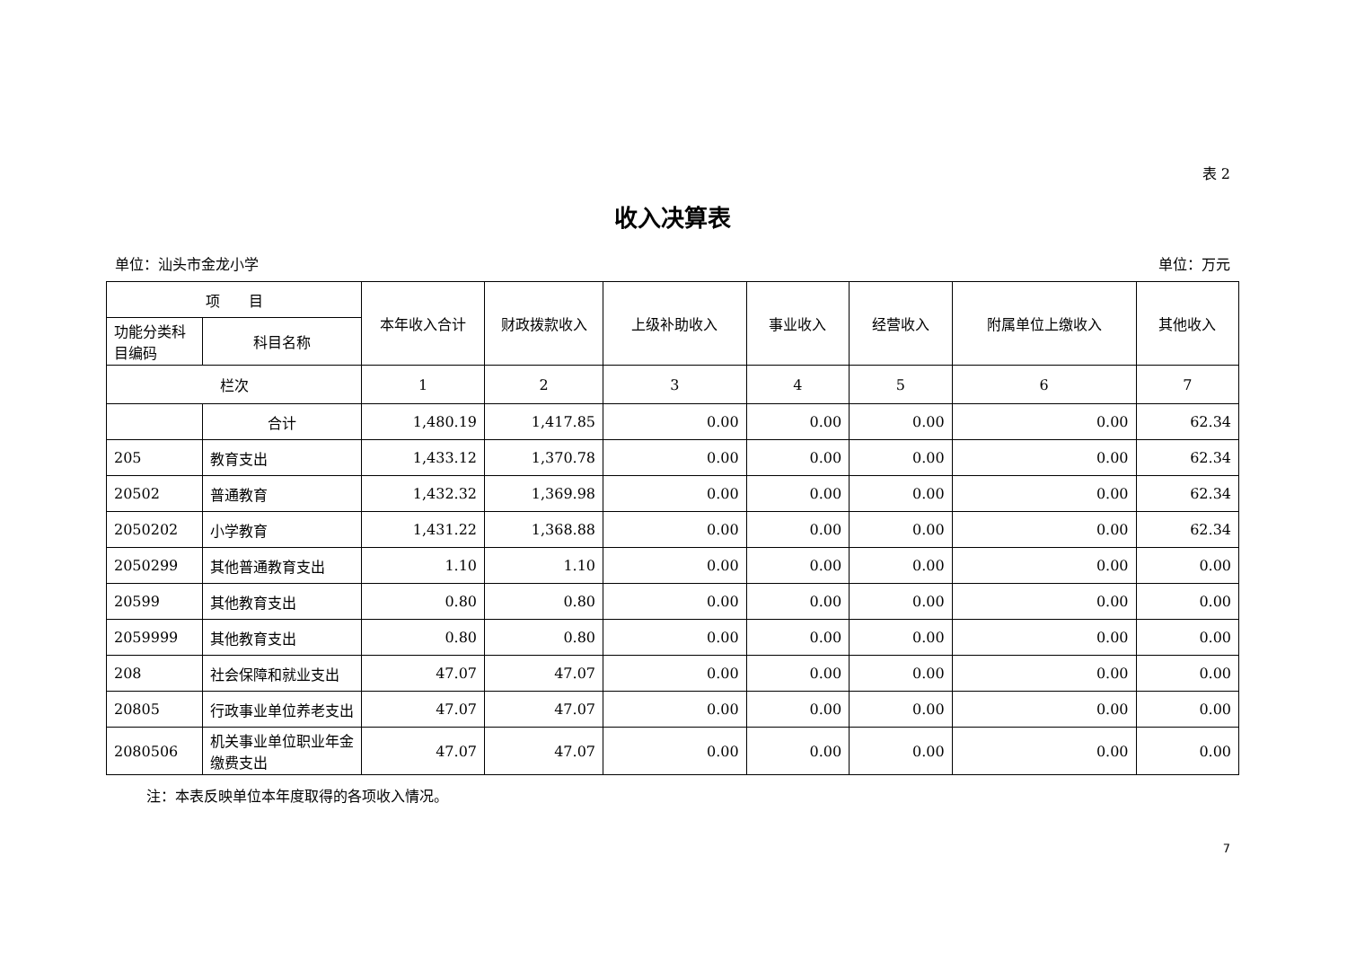表 2
收入决算表
单位：汕头市金龙小学 单位：万元
| 项 目 | | 本年收入合计 | 财政拨款收入 | 上级补助收入 | 事业收入 | 经营收入 | 附属单位上缴收入 | 其他收入 |
| --- | --- | --- | --- | --- | --- | --- | --- | --- |
| 功能分类科目编码 | 科目名称 | | | | | | | |
| 栏次 | | 1 | 2 | 3 | 4 | 5 | 6 | 7 |
| | 合计 | 1,480.19 | 1,417.85 | 0.00 | 0.00 | 0.00 | 0.00 | 62.34 |
| 205 | 教育支出 | 1,433.12 | 1,370.78 | 0.00 | 0.00 | 0.00 | 0.00 | 62.34 |
| 20502 | 普通教育 | 1,432.32 | 1,369.98 | 0.00 | 0.00 | 0.00 | 0.00 | 62.34 |
| 2050202 | 小学教育 | 1,431.22 | 1,368.88 | 0.00 | 0.00 | 0.00 | 0.00 | 62.34 |
| 2050299 | 其他普通教育支出 | 1.10 | 1.10 | 0.00 | 0.00 | 0.00 | 0.00 | 0.00 |
| 20599 | 其他教育支出 | 0.80 | 0.80 | 0.00 | 0.00 | 0.00 | 0.00 | 0.00 |
| 2059999 | 其他教育支出 | 0.80 | 0.80 | 0.00 | 0.00 | 0.00 | 0.00 | 0.00 |
| 208 | 社会保障和就业支出 | 47.07 | 47.07 | 0.00 | 0.00 | 0.00 | 0.00 | 0.00 |
| 20805 | 行政事业单位养老支出 | 47.07 | 47.07 | 0.00 | 0.00 | 0.00 | 0.00 | 0.00 |
| 2080506 | 机关事业单位职业年金缴费支出 | 47.07 | 47.07 | 0.00 | 0.00 | 0.00 | 0.00 | 0.00 |
注：本表反映单位本年度取得的各项收入情况。
7